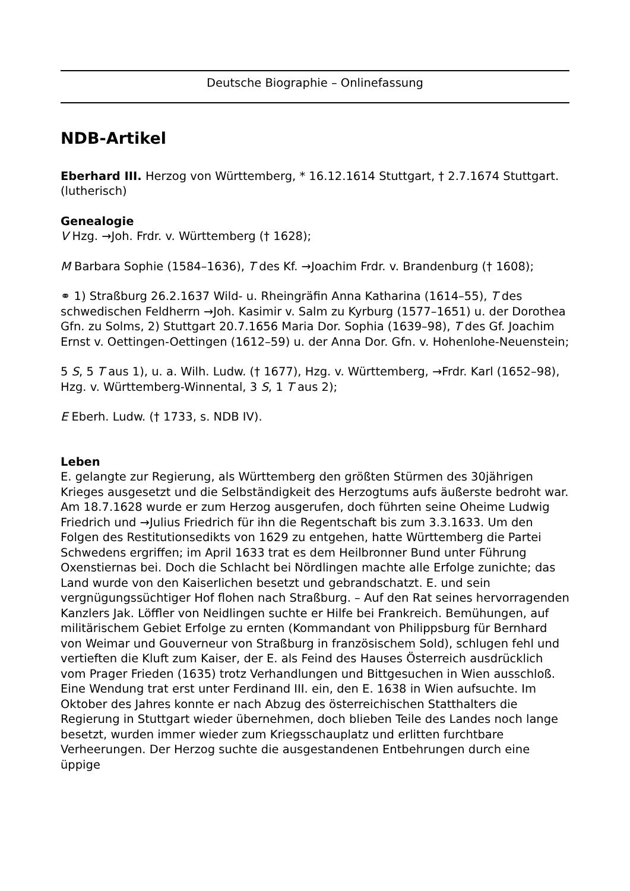Deutsche Biographie – Onlinefassung
NDB-Artikel
Eberhard III. Herzog von Württemberg, * 16.12.1614 Stuttgart, † 2.7.1674 Stuttgart. (lutherisch)
Genealogie
V Hzg. →Joh. Frdr. v. Württemberg († 1628);
M Barbara Sophie (1584–1636), T des Kf. →Joachim Frdr. v. Brandenburg († 1608);
⚭ 1) Straßburg 26.2.1637 Wild- u. Rheingräfin Anna Katharina (1614–55), T des schwedischen Feldherrn →Joh. Kasimir v. Salm zu Kyrburg (1577–1651) u. der Dorothea Gfn. zu Solms, 2) Stuttgart 20.7.1656 Maria Dor. Sophia (1639–98), T des Gf. Joachim Ernst v. Oettingen-Oettingen (1612–59) u. der Anna Dor. Gfn. v. Hohenlohe-Neuenstein;
5 S, 5 T aus 1), u. a. Wilh. Ludw. († 1677), Hzg. v. Württemberg, →Frdr. Karl (1652–98), Hzg. v. Württemberg-Winnental, 3 S, 1 T aus 2);
E Eberh. Ludw. († 1733, s. NDB IV).
Leben
E. gelangte zur Regierung, als Württemberg den größten Stürmen des 30jährigen Krieges ausgesetzt und die Selbständigkeit des Herzogtums aufs äußerste bedroht war. Am 18.7.1628 wurde er zum Herzog ausgerufen, doch führten seine Oheime Ludwig Friedrich und →Julius Friedrich für ihn die Regentschaft bis zum 3.3.1633. Um den Folgen des Restitutionsedikts von 1629 zu entgehen, hatte Württemberg die Partei Schwedens ergriffen; im April 1633 trat es dem Heilbronner Bund unter Führung Oxenstiernas bei. Doch die Schlacht bei Nördlingen machte alle Erfolge zunichte; das Land wurde von den Kaiserlichen besetzt und gebrandschatzt. E. und sein vergnügungssüchtiger Hof flohen nach Straßburg. – Auf den Rat seines hervorragenden Kanzlers Jak. Löffler von Neidlingen suchte er Hilfe bei Frankreich. Bemühungen, auf militärischem Gebiet Erfolge zu ernten (Kommandant von Philippsburg für Bernhard von Weimar und Gouverneur von Straßburg in französischem Sold), schlugen fehl und vertieften die Kluft zum Kaiser, der E. als Feind des Hauses Österreich ausdrücklich vom Prager Frieden (1635) trotz Verhandlungen und Bittgesuchen in Wien ausschloß. Eine Wendung trat erst unter Ferdinand III. ein, den E. 1638 in Wien aufsuchte. Im Oktober des Jahres konnte er nach Abzug des österreichischen Statthalters die Regierung in Stuttgart wieder übernehmen, doch blieben Teile des Landes noch lange besetzt, wurden immer wieder zum Kriegsschauplatz und erlitten furchtbare Verheerungen. Der Herzog suchte die ausgestandenen Entbehrungen durch eine üppige